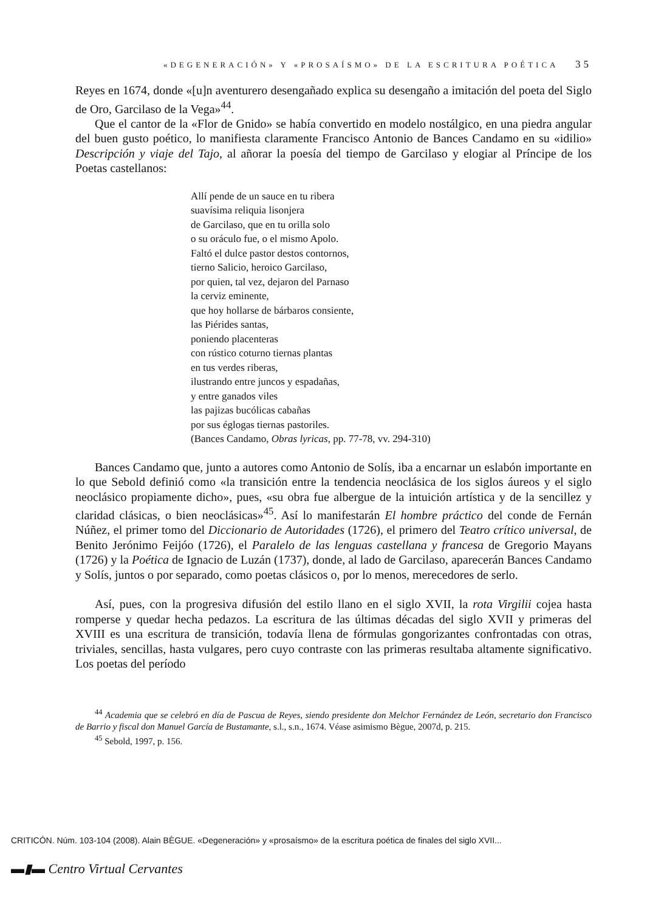«DEGENERACIÓN» Y «PROSAÍSMO» DE LA ESCRITURA POÉTICA 35
Reyes en 1674, donde «[u]n aventurero desengañado explica su desengaño a imitación del poeta del Siglo de Oro, Garcilaso de la Vega»<sup>44</sup>.
Que el cantor de la «Flor de Gnido» se había convertido en modelo nostálgico, en una piedra angular del buen gusto poético, lo manifiesta claramente Francisco Antonio de Bances Candamo en su «idilio» Descripción y viaje del Tajo, al añorar la poesía del tiempo de Garcilaso y elogiar al Príncipe de los Poetas castellanos:
Allí pende de un sauce en tu ribera
suavísima reliquia lisonjera
de Garcilaso, que en tu orilla solo
o su oráculo fue, o el mismo Apolo.
Faltó el dulce pastor destos contornos,
tierno Salicio, heroico Garcilaso,
por quien, tal vez, dejaron del Parnaso
la cerviz eminente,
que hoy hollarse de bárbaros consiente,
las Piérides santas,
poniendo placenteras
con rústico coturno tiernas plantas
en tus verdes riberas,
ilustrando entre juncos y espadañas,
y entre ganados viles
las pajizas bucólicas cabañas
por sus églogas tiernas pastoriles.
(Bances Candamo, Obras lyricas, pp. 77-78, vv. 294-310)
Bances Candamo que, junto a autores como Antonio de Solís, iba a encarnar un eslabón importante en lo que Sebold definió como «la transición entre la tendencia neoclásica de los siglos áureos y el siglo neoclásico propiamente dicho», pues, «su obra fue albergue de la intuición artística y de la sencillez y claridad clásicas, o bien neoclásicas»<sup>45</sup>. Así lo manifestarán El hombre práctico del conde de Fernán Núñez, el primer tomo del Diccionario de Autoridades (1726), el primero del Teatro crítico universal, de Benito Jerónimo Feijóo (1726), el Paralelo de las lenguas castellana y francesa de Gregorio Mayans (1726) y la Poética de Ignacio de Luzán (1737), donde, al lado de Garcilaso, aparecerán Bances Candamo y Solís, juntos o por separado, como poetas clásicos o, por lo menos, merecedores de serlo.
Así, pues, con la progresiva difusión del estilo llano en el siglo XVII, la rota Virgilii cojea hasta romperse y quedar hecha pedazos. La escritura de las últimas décadas del siglo XVII y primeras del XVIII es una escritura de transición, todavía llena de fórmulas gongorizantes confrontadas con otras, triviales, sencillas, hasta vulgares, pero cuyo contraste con las primeras resultaba altamente significativo. Los poetas del período
<sup>44</sup> Academia que se celebró en día de Pascua de Reyes, siendo presidente don Melchor Fernández de León, secretario don Francisco de Barrio y fiscal don Manuel García de Bustamante, s.l., s.n., 1674. Véase asimismo Bègue, 2007d, p. 215.
<sup>45</sup> Sebold, 1997, p. 156.
CRITICÓN. Núm. 103-104 (2008). Alain BÈGUE. «Degeneración» y «prosaísmo» de la escritura poética de finales del siglo XVII...
▬▮▬ Centro Virtual Cervantes